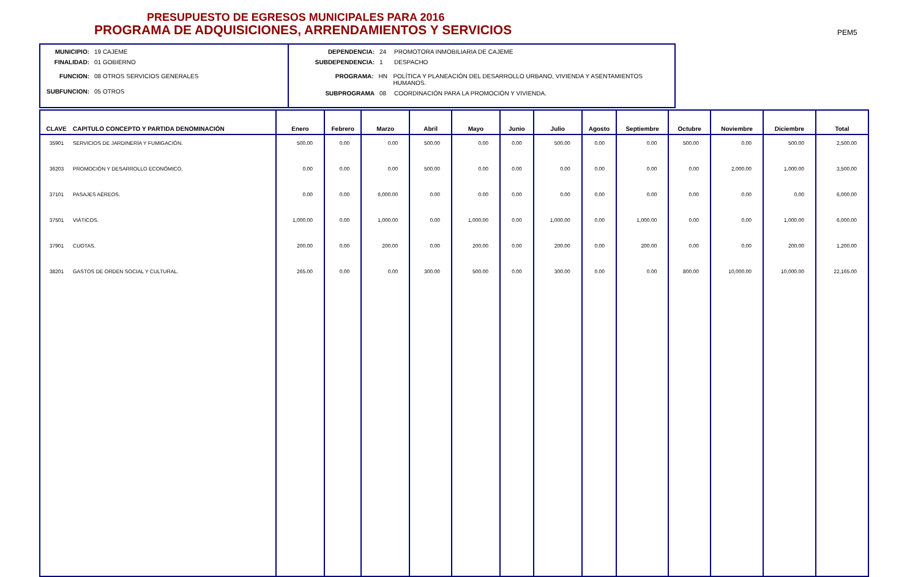PRESUPUESTO DE EGRESOS MUNICIPALES PARA 2016
PROGRAMA DE ADQUISICIONES, ARRENDAMIENTOS Y SERVICIOS
PEM5
MUNICIPIO: 19 CAJEME
FINALIDAD: 01 GOBIERNO
FUNCION: 08 OTROS SERVICIOS GENERALES
SUBFUNCION: 05 OTROS
DEPENDENCIA: 24 PROMOTORA INMOBILIARIA DE CAJEME
SUBDEPENDENCIA: 1 DESPACHO
PROGRAMA: HN POLÍTICA Y PLANEACIÓN DEL DESARROLLO URBANO, VIVIENDA Y ASENTAMIENTOS HUMANOS.
SUBPROGRAMA 08 COORDINACIÓN PARA LA PROMOCIÓN Y VIVIENDA.
| CLAVE | CAPITULO CONCEPTO Y PARTIDA DENOMINACIÓN | Enero | Febrero | Marzo | Abril | Mayo | Junio | Julio | Agosto | Septiembre | Octubre | Noviembre | Diciembre | Total |
| --- | --- | --- | --- | --- | --- | --- | --- | --- | --- | --- | --- | --- | --- | --- |
| 35901 | SERVICIOS DE JARDINERÍA Y FUMIGACIÓN. | 500.00 | 0.00 | 0.00 | 500.00 | 0.00 | 0.00 | 500.00 | 0.00 | 0.00 | 500.00 | 0.00 | 500.00 | 2,500.00 |
| 36203 | PROMOCIÓN Y DESARROLLO ECONÓMICO. | 0.00 | 0.00 | 0.00 | 500.00 | 0.00 | 0.00 | 0.00 | 0.00 | 0.00 | 0.00 | 2,000.00 | 1,000.00 | 3,500.00 |
| 37101 | PASAJES AÉREOS. | 0.00 | 0.00 | 6,000.00 | 0.00 | 0.00 | 0.00 | 0.00 | 0.00 | 0.00 | 0.00 | 0.00 | 0.00 | 6,000.00 |
| 37501 | VIÁTICOS. | 1,000.00 | 0.00 | 1,000.00 | 0.00 | 1,000.00 | 0.00 | 1,000.00 | 0.00 | 1,000.00 | 0.00 | 0.00 | 1,000.00 | 6,000.00 |
| 37901 | CUOTAS. | 200.00 | 0.00 | 200.00 | 0.00 | 200.00 | 0.00 | 200.00 | 0.00 | 200.00 | 0.00 | 0.00 | 200.00 | 1,200.00 |
| 38201 | GASTOS DE ORDEN SOCIAL Y CULTURAL. | 265.00 | 0.00 | 0.00 | 300.00 | 500.00 | 0.00 | 300.00 | 0.00 | 0.00 | 800.00 | 10,000.00 | 10,000.00 | 22,165.00 |